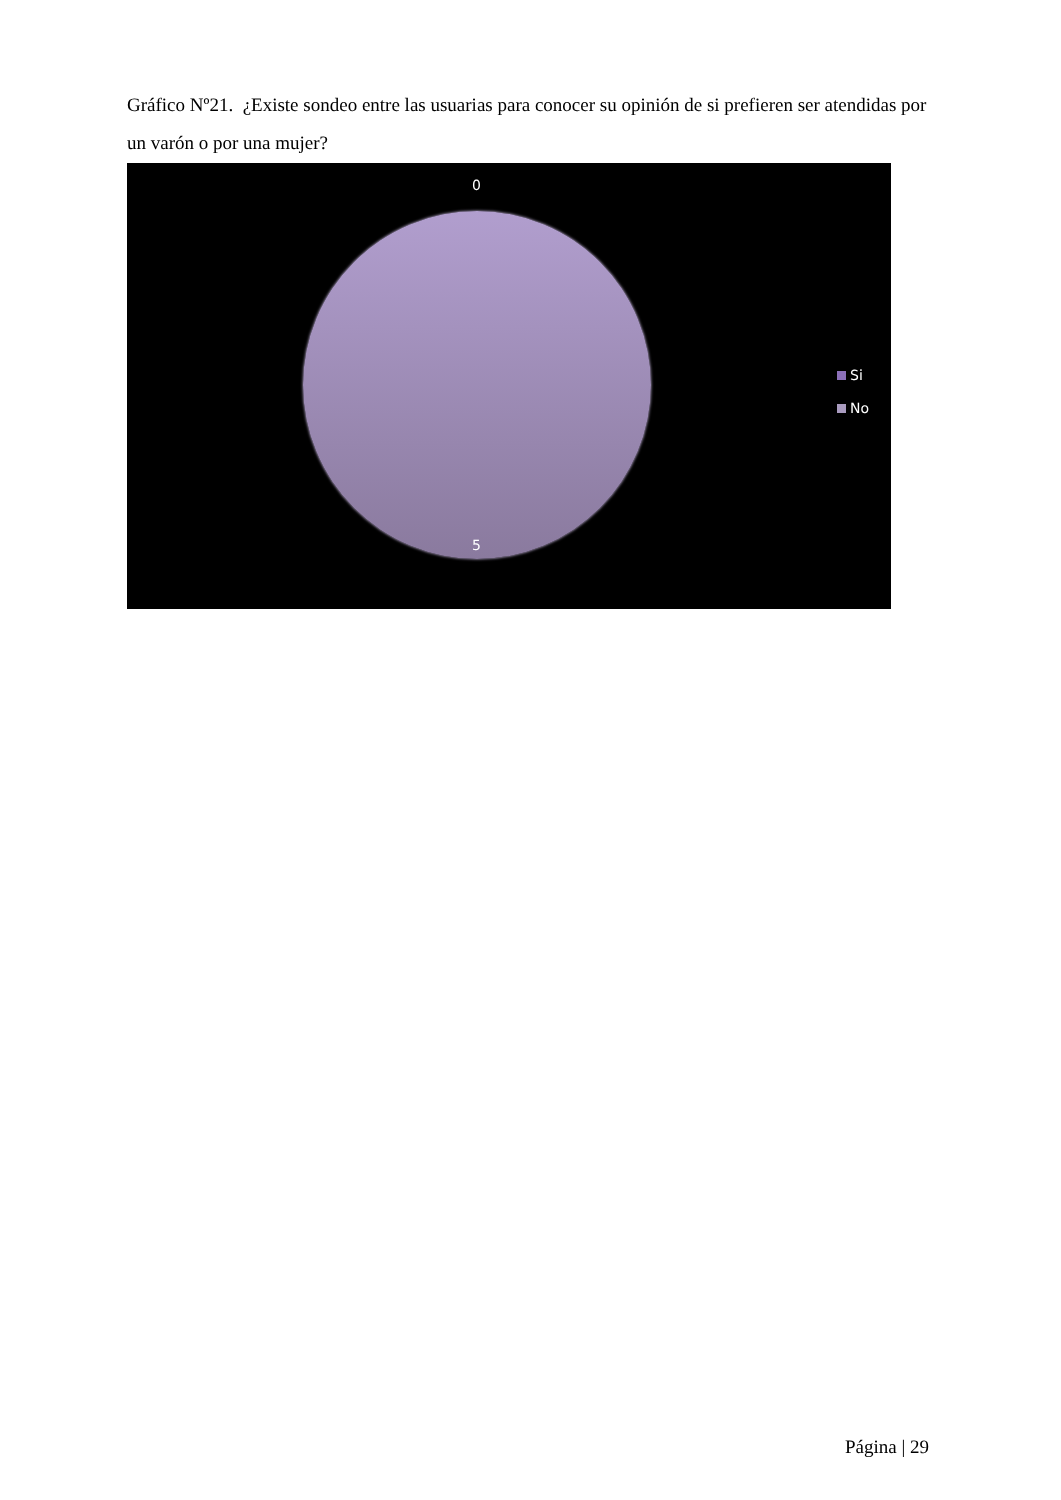Gráfico Nº21. ¿Existe sondeo entre las usuarias para conocer su opinión de si prefieren ser atendidas por un varón o por una mujer?
0
5
Si
No
Página | 29